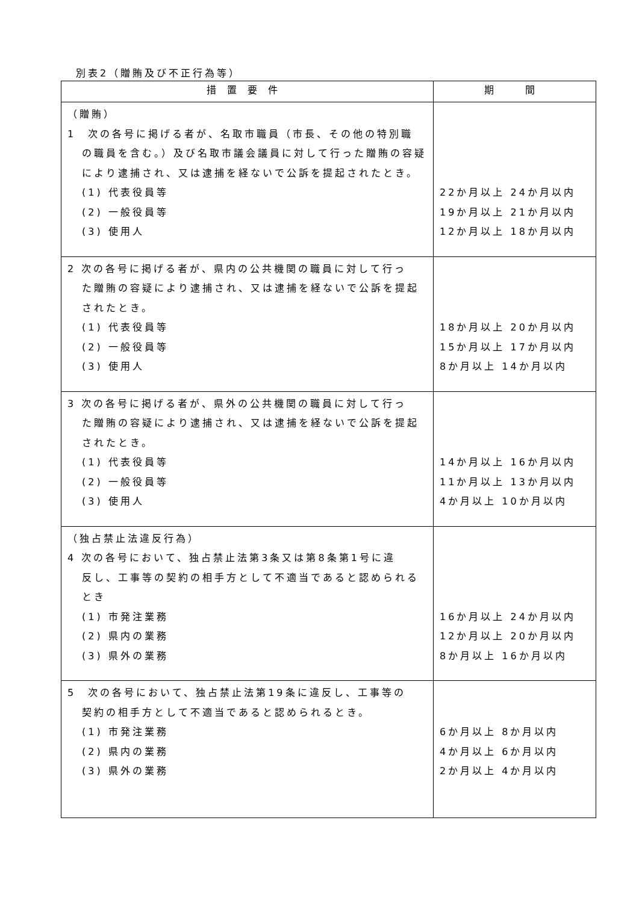別表2（贈賄及び不正行為等）
| 措置要件 | 期 間 |
| --- | --- |
| （贈賄） 1 次の各号に掲げる者が、名取市職員（市長、その他の特別職 の職員を含む。）及び名取市議会議員に対して行った贈賄の容疑により逮捕され、又は逮捕を経ないで公訴を提起されたとき。 (1) 代表役員等 (2) 一般役員等 (3) 使用人 | 22か月以上 24か月以内 19か月以上 21か月以内 12か月以上 18か月以内 |
| 2 次の各号に掲げる者が、県内の公共機関の職員に対して行っ た贈賄の容疑により逮捕され、又は逮捕を経ないで公訴を提起されたとき。 (1) 代表役員等 (2) 一般役員等 (3) 使用人 | 18か月以上 20か月以内 15か月以上 17か月以内 8か月以上 14か月以内 |
| 3 次の各号に掲げる者が、県外の公共機関の職員に対して行っ た贈賄の容疑により逮捕され、又は逮捕を経ないで公訴を提起されたとき。 (1) 代表役員等 (2) 一般役員等 (3) 使用人 | 14か月以上 16か月以内 11か月以上 13か月以内 4か月以上 10か月以内 |
| （独占禁止法違反行為） 4 次の各号において、独占禁止法第3条又は第8条第1号に違 反し、工事等の契約の相手方として不適当であると認められるとき (1) 市発注業務 (2) 県内の業務 (3) 県外の業務 | 16か月以上 24か月以内 12か月以上 20か月以内 8か月以上 16か月以内 |
| 5 次の各号において、独占禁止法第19条に違反し、工事等の 契約の相手方として不適当であると認められるとき。 (1) 市発注業務 (2) 県内の業務 (3) 県外の業務 | 6か月以上 8か月以内 4か月以上 6か月以内 2か月以上 4か月以内 |